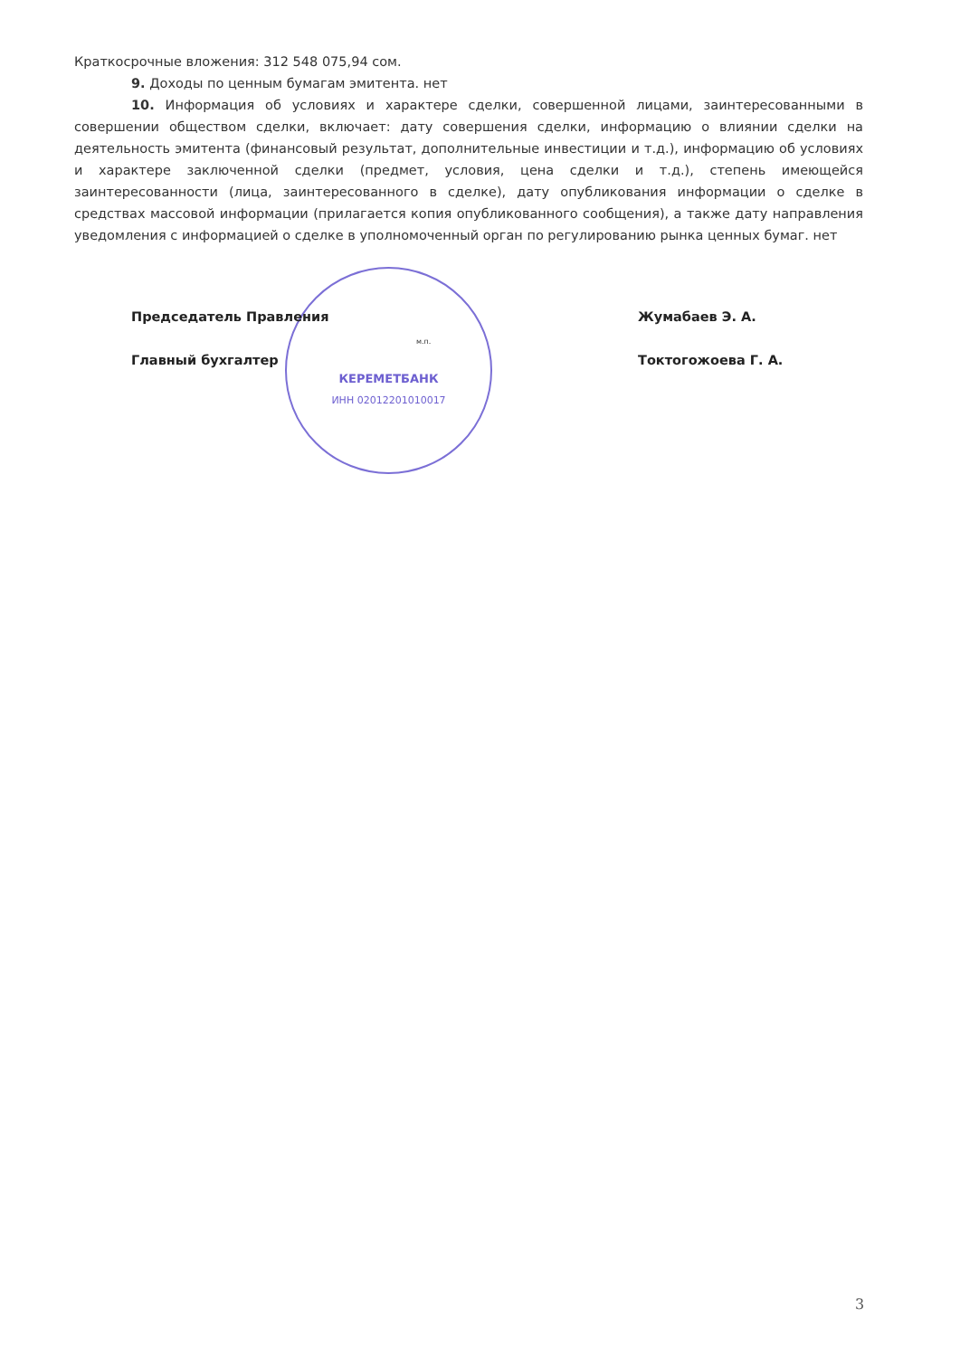Краткосрочные вложения: 312 548 075,94 сом.
9. Доходы по ценным бумагам эмитента. нет
10. Информация об условиях и характере сделки, совершенной лицами, заинтересованными в совершении обществом сделки, включает: дату совершения сделки, информацию о влиянии сделки на деятельность эмитента (финансовый результат, дополнительные инвестиции и т.д.), информацию об условиях и характере заключенной сделки (предмет, условия, цена сделки и т.д.), степень имеющейся заинтересованности (лица, заинтересованного в сделке), дату опубликования информации о сделке в средствах массовой информации (прилагается копия опубликованного сообщения), а также дату направления уведомления с информацией о сделке в уполномоченный орган по регулированию рынка ценных бумаг. нет
КЕРЕМЕТБАНК
ИНН 02012201010017
Председатель Правления Жумабаев Э. А.
Главный бухгалтер Токтогожоева Г. А.
м.п.
3